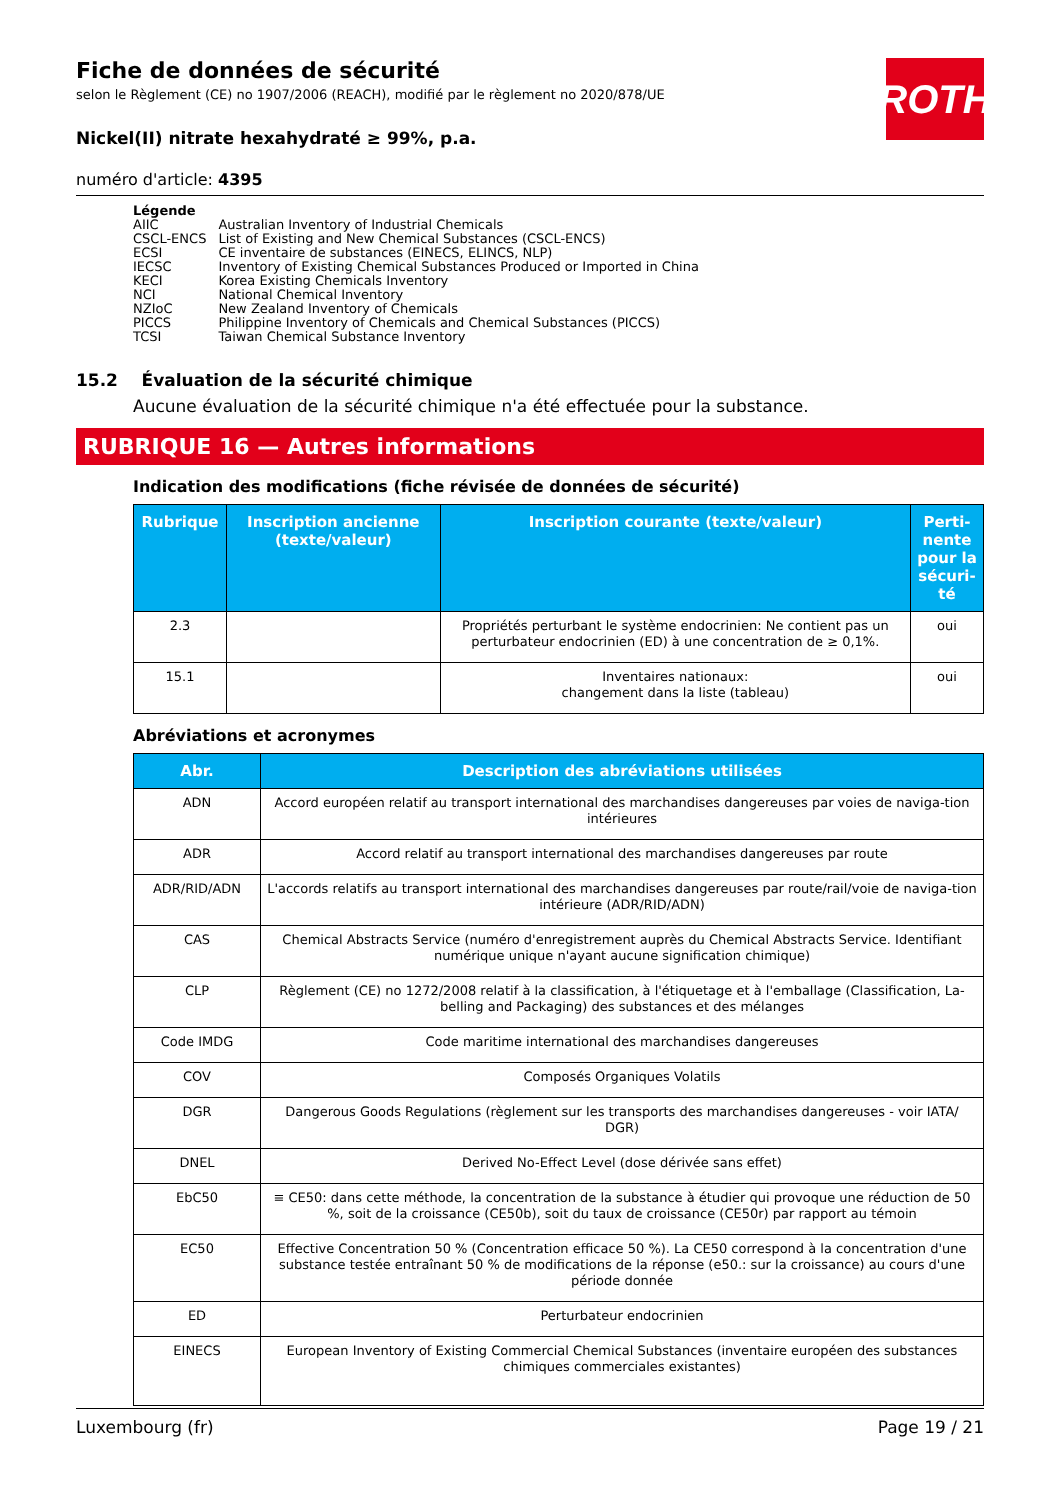ROTH
Fiche de données de sécurité
selon le Règlement (CE) no 1907/2006 (REACH), modifié par le règlement no 2020/878/UE
Nickel(II) nitrate hexahydraté ≥ 99%, p.a.
numéro d'article: 4395
Légende
| AIIC | Australian Inventory of Industrial Chemicals |
| CSCL-ENCS | List of Existing and New Chemical Substances (CSCL-ENCS) |
| ECSI | CE inventaire de substances (EINECS, ELINCS, NLP) |
| IECSC | Inventory of Existing Chemical Substances Produced or Imported in China |
| KECI | Korea Existing Chemicals Inventory |
| NCI | National Chemical Inventory |
| NZIoC | New Zealand Inventory of Chemicals |
| PICCS | Philippine Inventory of Chemicals and Chemical Substances (PICCS) |
| TCSI | Taiwan Chemical Substance Inventory |
15.2 Évaluation de la sécurité chimique
Aucune évaluation de la sécurité chimique n'a été effectuée pour la substance.
RUBRIQUE 16 — Autres informations
Indication des modifications (fiche révisée de données de sécurité)
| Rubrique | Inscription ancienne (texte/valeur) | Inscription courante (texte/valeur) | Perti-nente pour la sécuri-té |
| --- | --- | --- | --- |
| 2.3 | | Propriétés perturbant le système endocrinien: Ne contient pas un perturbateur endocrinien (ED) à une concentration de ≥ 0,1%. | oui |
| 15.1 | | Inventaires nationaux: changement dans la liste (tableau) | oui |
Abréviations et acronymes
| Abr. | Description des abréviations utilisées |
| --- | --- |
| ADN | Accord européen relatif au transport international des marchandises dangereuses par voies de naviga-tion intérieures |
| ADR | Accord relatif au transport international des marchandises dangereuses par route |
| ADR/RID/ADN | L'accords relatifs au transport international des marchandises dangereuses par route/rail/voie de naviga-tion intérieure (ADR/RID/ADN) |
| CAS | Chemical Abstracts Service (numéro d'enregistrement auprès du Chemical Abstracts Service. Identifiant numérique unique n'ayant aucune signification chimique) |
| CLP | Règlement (CE) no 1272/2008 relatif à la classification, à l'étiquetage et à l'emballage (Classification, La-belling and Packaging) des substances et des mélanges |
| Code IMDG | Code maritime international des marchandises dangereuses |
| COV | Composés Organiques Volatils |
| DGR | Dangerous Goods Regulations (règlement sur les transports des marchandises dangereuses - voir IATA/ DGR) |
| DNEL | Derived No-Effect Level (dose dérivée sans effet) |
| EbC50 | ≡ CE50: dans cette méthode, la concentration de la substance à étudier qui provoque une réduction de 50 %, soit de la croissance (CE50b), soit du taux de croissance (CE50r) par rapport au témoin |
| EC50 | Effective Concentration 50 % (Concentration efficace 50 %). La CE50 correspond à la concentration d'une substance testée entraînant 50 % de modifications de la réponse (e50.: sur la croissance) au cours d'une période donnée |
| ED | Perturbateur endocrinien |
| EINECS | European Inventory of Existing Commercial Chemical Substances (inventaire européen des substances chimiques commerciales existantes) |
Luxembourg (fr) Page 19 / 21